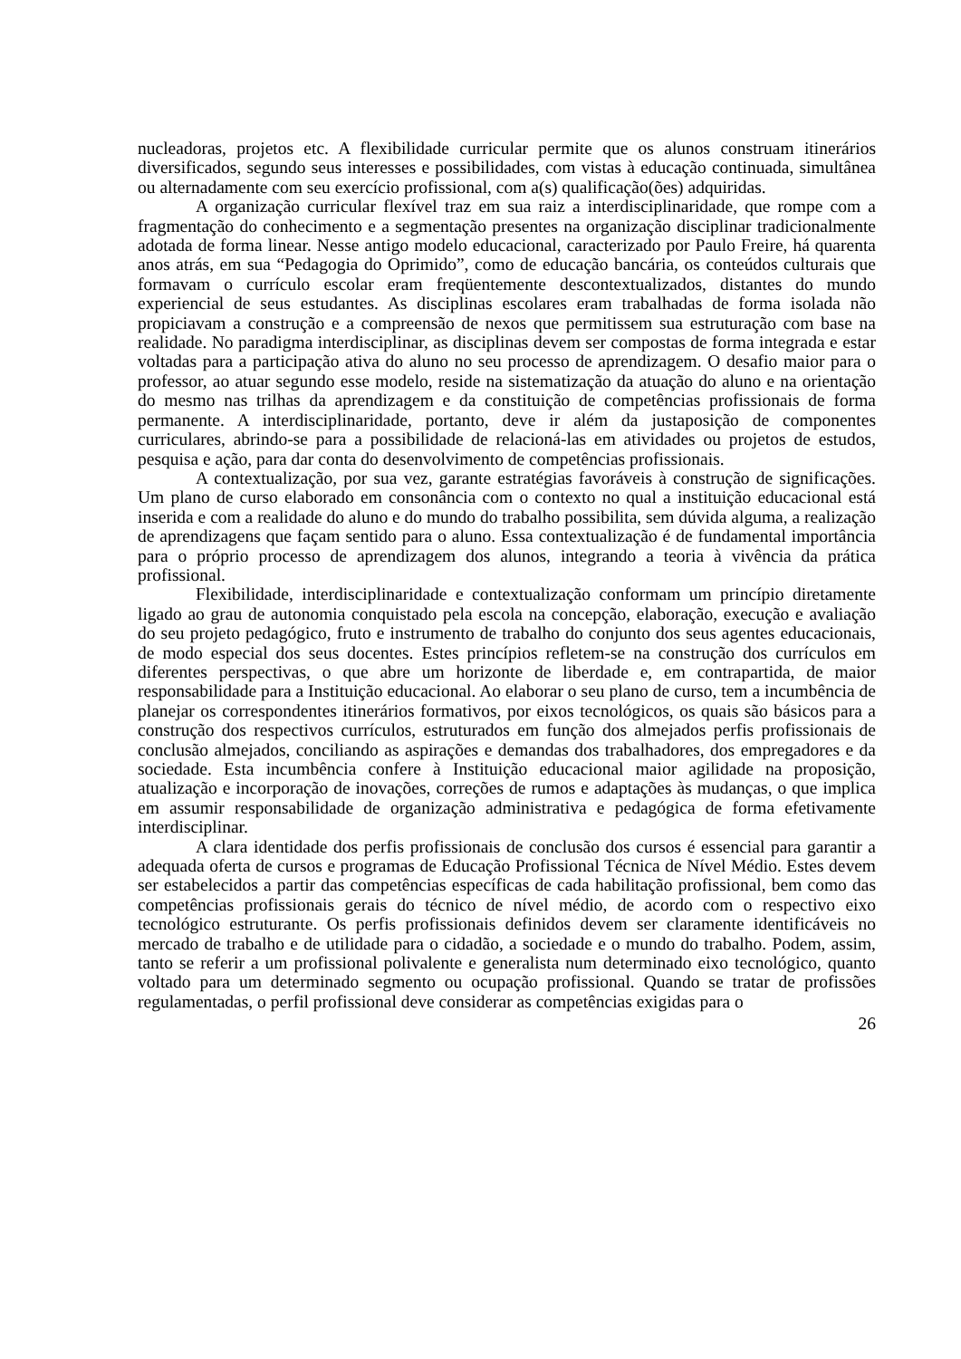nucleadoras, projetos etc. A flexibilidade curricular permite que os alunos construam itinerários diversificados, segundo seus interesses e possibilidades, com vistas à educação continuada, simultânea ou alternadamente com seu exercício profissional, com a(s) qualificação(ões) adquiridas.
A organização curricular flexível traz em sua raiz a interdisciplinaridade, que rompe com a fragmentação do conhecimento e a segmentação presentes na organização disciplinar tradicionalmente adotada de forma linear. Nesse antigo modelo educacional, caracterizado por Paulo Freire, há quarenta anos atrás, em sua “Pedagogia do Oprimido”, como de educação bancária, os conteúdos culturais que formavam o currículo escolar eram freqüentemente descontextualizados, distantes do mundo experiencial de seus estudantes. As disciplinas escolares eram trabalhadas de forma isolada não propiciavam a construção e a compreensão de nexos que permitissem sua estruturação com base na realidade. No paradigma interdisciplinar, as disciplinas devem ser compostas de forma integrada e estar voltadas para a participação ativa do aluno no seu processo de aprendizagem. O desafio maior para o professor, ao atuar segundo esse modelo, reside na sistematização da atuação do aluno e na orientação do mesmo nas trilhas da aprendizagem e da constituição de competências profissionais de forma permanente. A interdisciplinaridade, portanto, deve ir além da justaposição de componentes curriculares, abrindo-se para a possibilidade de relacioná-las em atividades ou projetos de estudos, pesquisa e ação, para dar conta do desenvolvimento de competências profissionais.
A contextualização, por sua vez, garante estratégias favoráveis à construção de significações. Um plano de curso elaborado em consonância com o contexto no qual a instituição educacional está inserida e com a realidade do aluno e do mundo do trabalho possibilita, sem dúvida alguma, a realização de aprendizagens que façam sentido para o aluno. Essa contextualização é de fundamental importância para o próprio processo de aprendizagem dos alunos, integrando a teoria à vivência da prática profissional.
Flexibilidade, interdisciplinaridade e contextualização conformam um princípio diretamente ligado ao grau de autonomia conquistado pela escola na concepção, elaboração, execução e avaliação do seu projeto pedagógico, fruto e instrumento de trabalho do conjunto dos seus agentes educacionais, de modo especial dos seus docentes. Estes princípios refletem-se na construção dos currículos em diferentes perspectivas, o que abre um horizonte de liberdade e, em contrapartida, de maior responsabilidade para a Instituição educacional. Ao elaborar o seu plano de curso, tem a incumbência de planejar os correspondentes itinerários formativos, por eixos tecnológicos, os quais são básicos para a construção dos respectivos currículos, estruturados em função dos almejados perfis profissionais de conclusão almejados, conciliando as aspirações e demandas dos trabalhadores, dos empregadores e da sociedade. Esta incumbência confere à Instituição educacional maior agilidade na proposição, atualização e incorporação de inovações, correções de rumos e adaptações às mudanças, o que implica em assumir responsabilidade de organização administrativa e pedagógica de forma efetivamente interdisciplinar.
A clara identidade dos perfis profissionais de conclusão dos cursos é essencial para garantir a adequada oferta de cursos e programas de Educação Profissional Técnica de Nível Médio. Estes devem ser estabelecidos a partir das competências específicas de cada habilitação profissional, bem como das competências profissionais gerais do técnico de nível médio, de acordo com o respectivo eixo tecnológico estruturante. Os perfis profissionais definidos devem ser claramente identificáveis no mercado de trabalho e de utilidade para o cidadão, a sociedade e o mundo do trabalho. Podem, assim, tanto se referir a um profissional polivalente e generalista num determinado eixo tecnológico, quanto voltado para um determinado segmento ou ocupação profissional. Quando se tratar de profissões regulamentadas, o perfil profissional deve considerar as competências exigidas para o
26